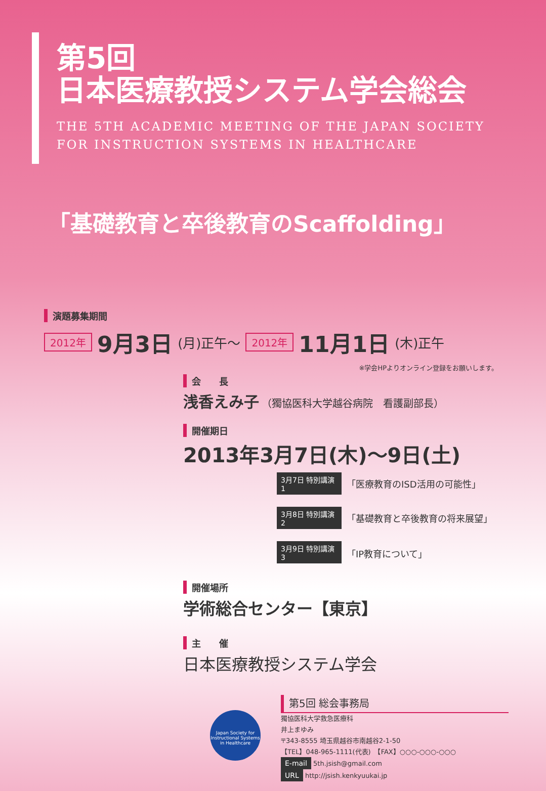第5回
日本医療教授システム学会総会
THE 5TH ACADEMIC MEETING OF THE JAPAN SOCIETY
FOR INSTRUCTION SYSTEMS IN HEALTHCARE
「基礎教育と卒後教育のScaffolding」
演題募集期間
2012年 9月3日 (月)正午～ 2012年 11月1日 (木)正午
※学会HPよりオンライン登録をお願いします。
会　　長
浅香えみ子 （獨協医科大学越谷病院　看護副部長）
開催期日
2013年3月7日(木)～9日(土)
3月7日 特別講演1 「医療教育のISD活用の可能性」
3月8日 特別講演2 「基礎教育と卒後教育の将来展望」
3月9日 特別講演3 「IP教育について」
開催場所
学術総合センター【東京】
主　　催
日本医療教授システム学会
Japan Society for Instructional Systems in Healthcare
第5回 総会事務局
獨協医科大学救急医療科
井上まゆみ
〒343-8555 埼玉県越谷市南越谷2-1-50
【TEL】048-965-1111(代表)　【FAX】○○○-○○○-○○○
E-mail 5th.jsish@gmail.com
URL http://jsish.kenkyuukai.jp